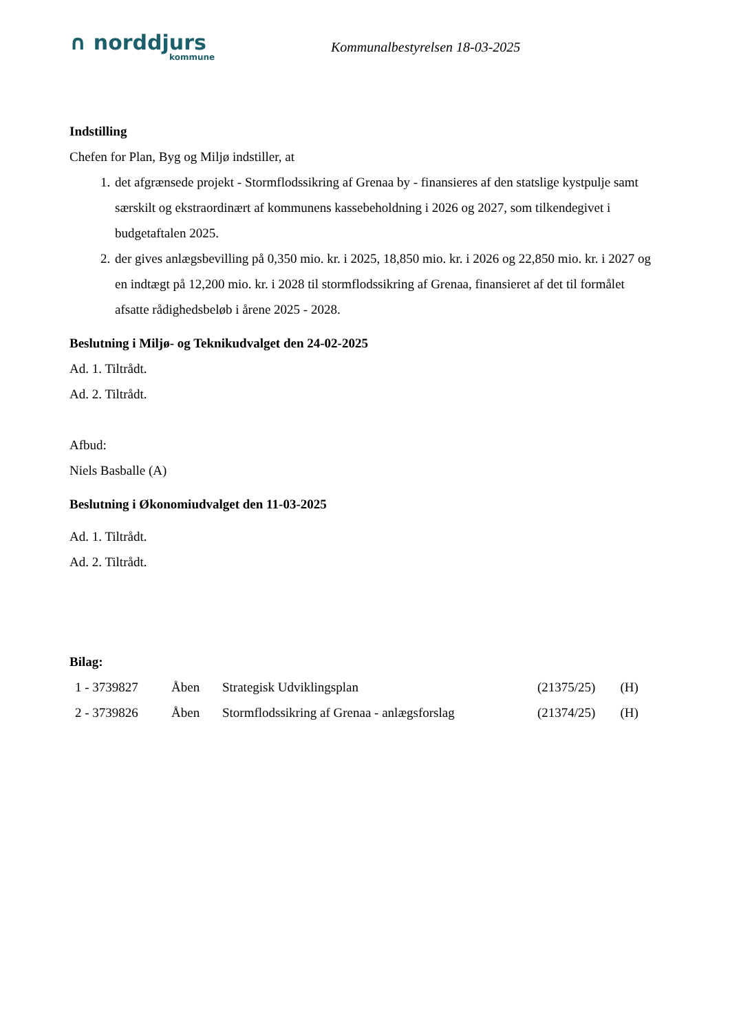∩ norddjurs
kommune
Kommunalbestyrelsen 18-03-2025
Indstilling
Chefen for Plan, Byg og Miljø indstiller, at
1. det afgrænsede projekt - Stormflodssikring af Grenaa by - finansieres af den statslige kystpulje samt særskilt og ekstraordinært af kommunens kassebeholdning i 2026 og 2027, som tilkendegivet i budgetaftalen 2025.
2. der gives anlægsbevilling på 0,350 mio. kr. i 2025, 18,850 mio. kr. i 2026 og 22,850 mio. kr. i 2027 og en indtægt på 12,200 mio. kr. i 2028 til stormflodssikring af Grenaa, finansieret af det til formålet afsatte rådighedsbeløb i årene 2025 - 2028.
Beslutning i Miljø- og Teknikudvalget den 24-02-2025
Ad. 1. Tiltrådt.
Ad. 2. Tiltrådt.
Afbud:
Niels Basballe (A)
Beslutning i Økonomiudvalget den 11-03-2025
Ad. 1. Tiltrådt.
Ad. 2. Tiltrådt.
Bilag:
| 1 - 3739827 | Åben | Strategisk Udviklingsplan | (21375/25) | (H) |
| 2 - 3739826 | Åben | Stormflodssikring af Grenaa - anlægsforslag | (21374/25) | (H) |